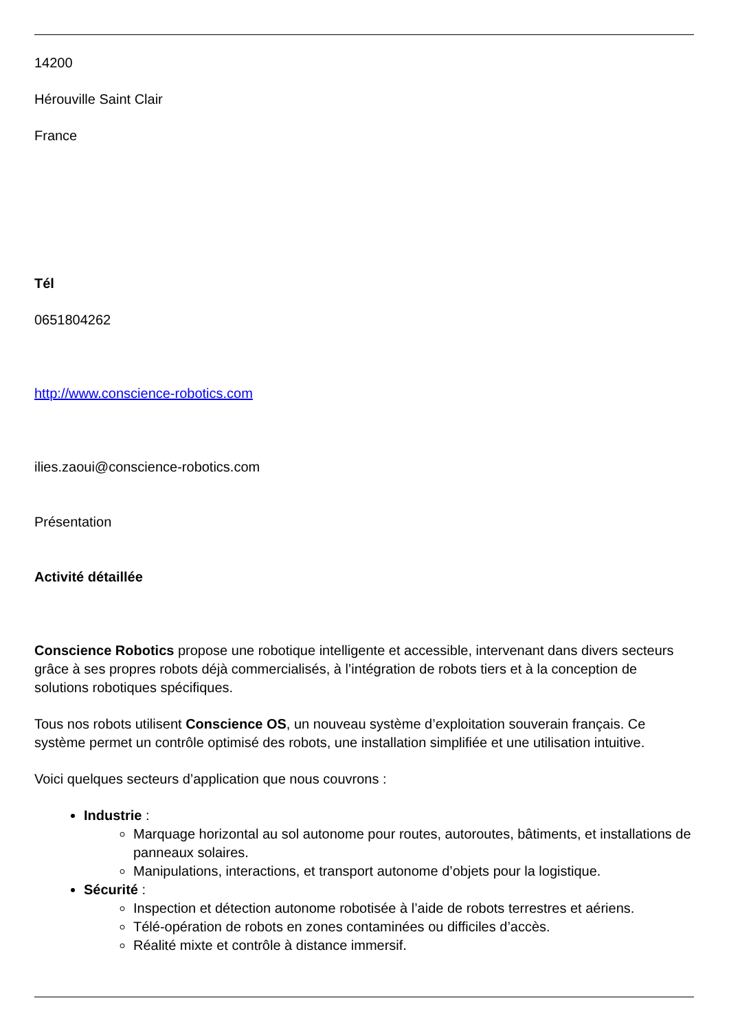14200
Hérouville Saint Clair
France
Tél
0651804262
http://www.conscience-robotics.com
ilies.zaoui@conscience-robotics.com
Présentation
Activité détaillée
Conscience Robotics propose une robotique intelligente et accessible, intervenant dans divers secteurs grâce à ses propres robots déjà commercialisés, à l’intégration de robots tiers et à la conception de solutions robotiques spécifiques.
Tous nos robots utilisent Conscience OS, un nouveau système d’exploitation souverain français. Ce système permet un contrôle optimisé des robots, une installation simplifiée et une utilisation intuitive.
Voici quelques secteurs d’application que nous couvrons :
Industrie :
Marquage horizontal au sol autonome pour routes, autoroutes, bâtiments, et installations de panneaux solaires.
Manipulations, interactions, et transport autonome d’objets pour la logistique.
Sécurité :
Inspection et détection autonome robotisée à l’aide de robots terrestres et aériens.
Télé-opération de robots en zones contaminées ou difficiles d’accès.
Réalité mixte et contrôle à distance immersif.